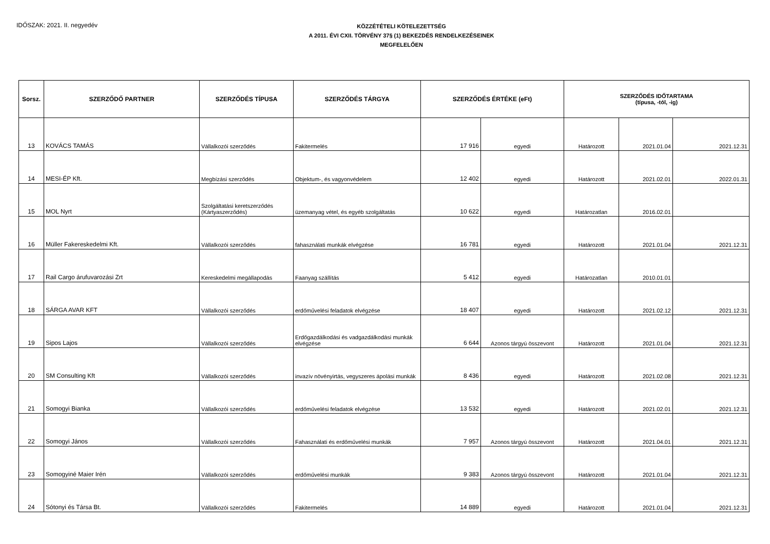IDŐSZAK: 2021. II. negyedév
KÖZZÉTÉTELI KÖTELEZETTSÉG
A 2011. ÉVI CXII. TÖRVÉNY 37§ (1) BEKEZDÉS RENDELKEZÉSEINEK
MEGFELELŐEN
| Sorsz. | SZERZŐDŐ PARTNER | SZERZŐDÉS TÍPUSA | SZERZŐDÉS TÁRGYA | SZERZŐDÉS ÉRTÉKE (eFt) | | SZERZŐDÉS IDŐTARTAMA (típusa, -tól, -ig) | | |
| --- | --- | --- | --- | --- | --- | --- | --- | --- |
| 13 | KOVÁCS TAMÁS | Vállalkozói szerződés | Fakitermelés | 17 916 | egyedi | Határozott | 2021.01.04 | 2021.12.31 |
| 14 | MESI-ÉP Kft. | Megbízási szerződés | Objektum-, és vagyonvédelem | 12 402 | egyedi | Határozott | 2021.02.01 | 2022.01.31 |
| 15 | MOL Nyrt | Szolgáltatási keretszerződés (Kártyaszerződés) | üzemanyag vétel, és egyéb szolgáltatás | 10 622 | egyedi | Határozatlan | 2016.02.01 | |
| 16 | Müller Fakereskedelmi Kft. | Vállalkozói szerződés | fahasználati munkák elvégzése | 16 781 | egyedi | Határozott | 2021.01.04 | 2021.12.31 |
| 17 | Rail Cargo árufuvarozási Zrt | Kereskedelmi megállapodás | Faanyag szállítás | 5 412 | egyedi | Határozatlan | 2010.01.01 | |
| 18 | SÁRGA AVAR KFT | Vállalkozói szerződés | erdőművelési feladatok elvégzése | 18 407 | egyedi | Határozott | 2021.02.12 | 2021.12.31 |
| 19 | Sipos Lajos | Vállalkozói szerződés | Erdőgazdálkodási és vadgazdálkodási munkák elvégzése | 6 644 | Azonos tárgyú összevont | Határozott | 2021.01.04 | 2021.12.31 |
| 20 | SM Consulting Kft | Vállalkozói szerződés | invazív növényirtás, vegyszeres ápolási munkák | 8 436 | egyedi | Határozott | 2021.02.08 | 2021.12.31 |
| 21 | Somogyi Bianka | Vállalkozói szerződés | erdőművelési feladatok elvégzése | 13 532 | egyedi | Határozott | 2021.02.01 | 2021.12.31 |
| 22 | Somogyi János | Vállalkozói szerződés | Fahasználati és erdőművelési munkák | 7 957 | Azonos tárgyú összevont | Határozott | 2021.04.01 | 2021.12.31 |
| 23 | Somogyiné Maier Irén | Vállalkozói szerződés | erdőművelési munkák | 9 383 | Azonos tárgyú összevont | Határozott | 2021.01.04 | 2021.12.31 |
| 24 | Sótonyi és Társa Bt. | Vállalkozói szerződés | Fakitermelés | 14 889 | egyedi | Határozott | 2021.01.04 | 2021.12.31 |